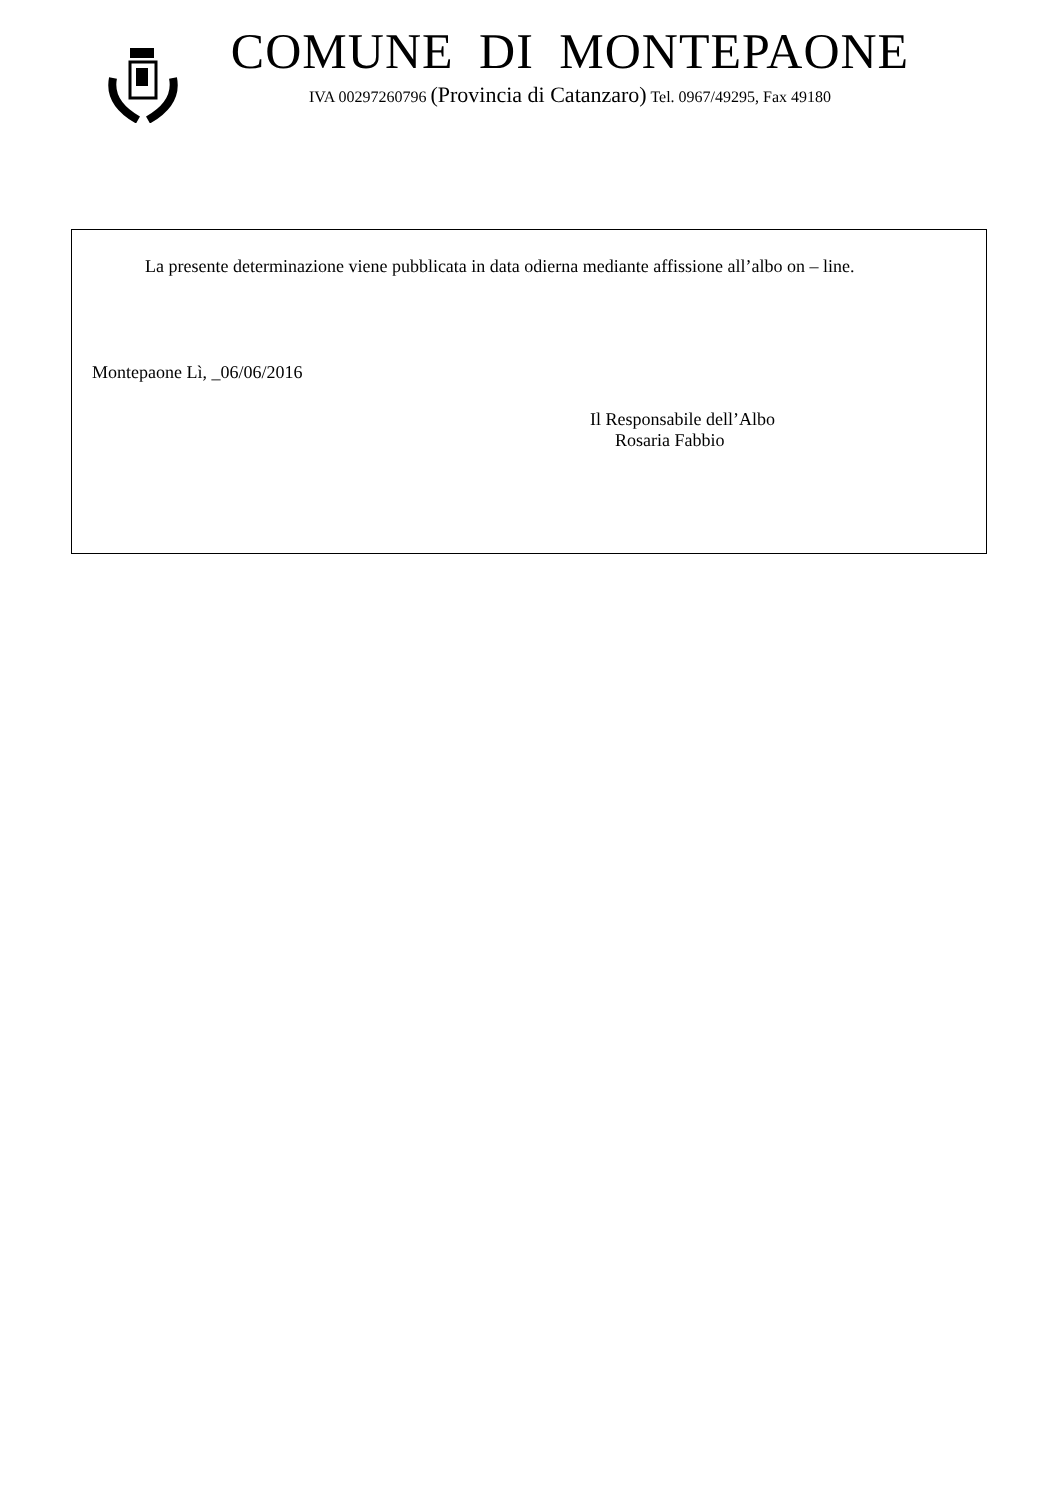COMUNE DI MONTEPAONE
IVA 00297260796 (Provincia di Catanzaro) Tel. 0967/49295, Fax 49180
La presente determinazione viene pubblicata in data odierna mediante affissione all’albo on – line.
Montepaone Lì, _06/06/2016
Il Responsabile dell’Albo
Rosaria Fabbio